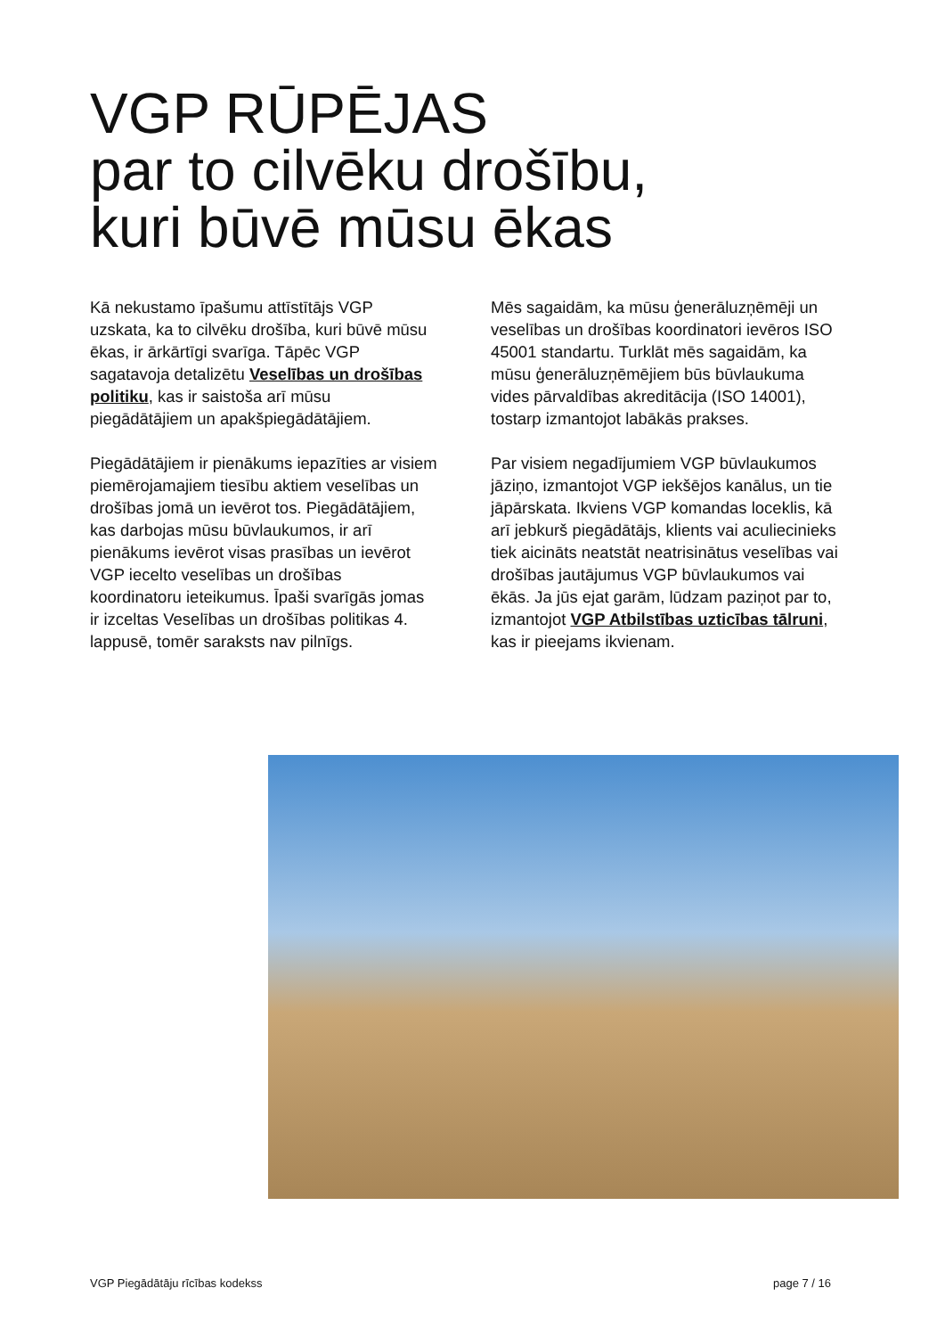VGP RŪPĒJAS
par to cilvēku drošību,
kuri būvē mūsu ēkas
Kā nekustamo īpašumu attīstītājs VGP uzskata, ka to cilvēku drošība, kuri būvē mūsu ēkas, ir ārkārtīgi svarīga. Tāpēc VGP sagatavoja detalizētu Veselības un drošības politiku, kas ir saistoša arī mūsu piegādātājiem un apakšpiegādātājiem.
Piegādātājiem ir pienākums iepazīties ar visiem piemērojamajiem tiesību aktiem veselības un drošības jomā un ievērot tos. Piegādātājiem, kas darbojas mūsu būvlaukumos, ir arī pienākums ievērot visas prasības un ievērot VGP iecelto veselības un drošības koordinatoru ieteikumus. Īpaši svarīgās jomas ir izceltas Veselības un drošības politikas 4. lappusē, tomēr saraksts nav pilnīgs.
Mēs sagaidām, ka mūsu ģenerāluzņēmēji un veselības un drošības koordinatori ievēros ISO 45001 standartu. Turklāt mēs sagaidām, ka mūsu ģenerāluzņēmējiem būs būvlaukuma vides pārvaldības akreditācija (ISO 14001), tostarp izmantojot labākās prakses.
Par visiem negadījumiem VGP būvlaukumos jāziņo, izmantojot VGP iekšējos kanālus, un tie jāpārskata. Ikviens VGP komandas loceklis, kā arī jebkurš piegādātājs, klients vai aculiecinieks tiek aicināts neatstāt neatrisinātus veselības vai drošības jautājumus VGP būvlaukumos vai ēkās. Ja jūs ejat garām, lūdzam paziņot par to, izmantojot VGP Atbilstības uzticības tālruni, kas ir pieejams ikvienam.
VGP Piegādātāju rīcības kodekss page 7 / 16